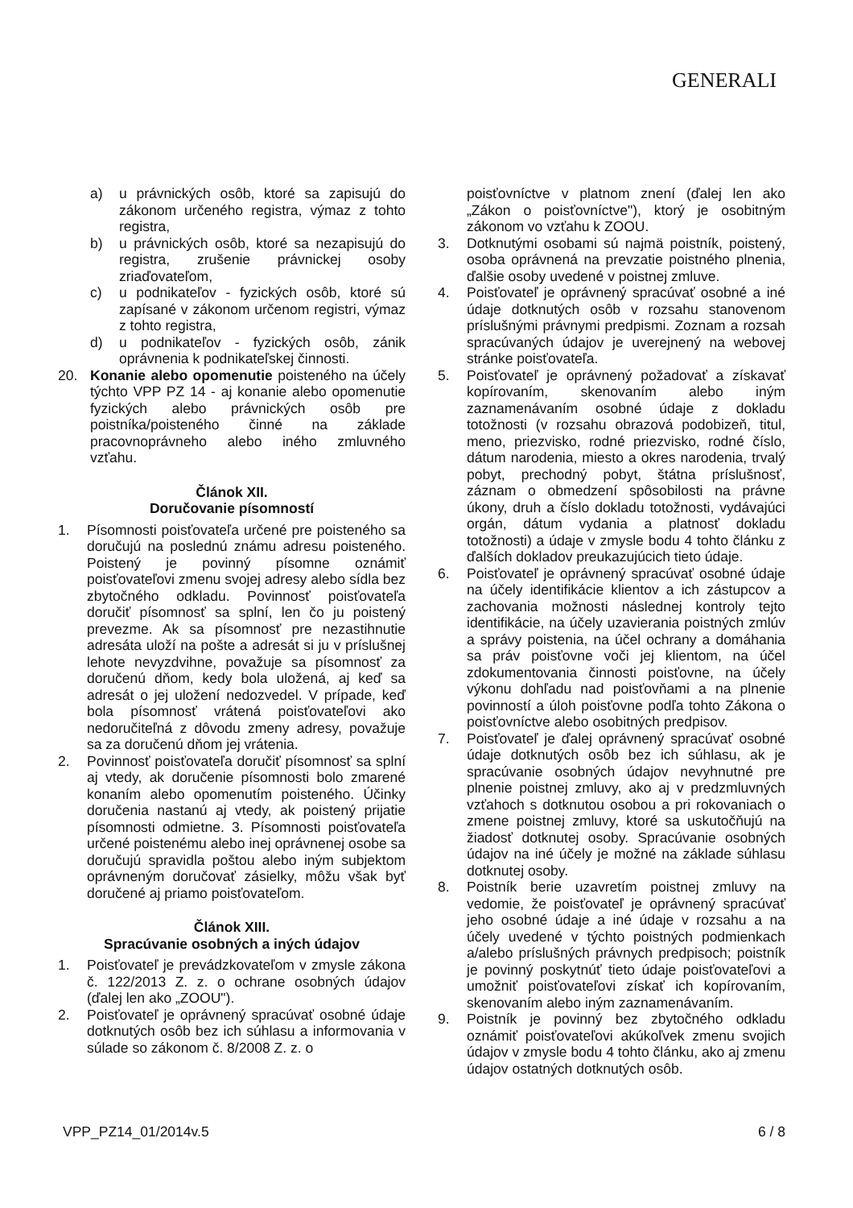GENERALI
a) u právnických osôb, ktoré sa zapisujú do zákonom určeného registra, výmaz z tohto registra,
b) u právnických osôb, ktoré sa nezapisujú do registra, zrušenie právnickej osoby zriaďovateľom,
c) u podnikateľov - fyzických osôb, ktoré sú zapísané v zákonom určenom registri, výmaz z tohto registra,
d) u podnikateľov - fyzických osôb, zánik oprávnenia k podnikateľskej činnosti.
20. Konanie alebo opomenutie poisteného na účely týchto VPP PZ 14 - aj konanie alebo opomenutie fyzických alebo právnických osôb pre poistníka/poisteného činné na základe pracovnoprávneho alebo iného zmluvného vzťahu.
Článok XII.
Doručovanie písomností
1. Písomnosti poisťovateľa určené pre poisteného sa doručujú na poslednú známu adresu poisteného. Poistený je povinný písomne oznámiť poisťovateľovi zmenu svojej adresy alebo sídla bez zbytočného odkladu. Povinnosť poisťovateľa doručiť písomnosť sa splní, len čo ju poistený prevezme. Ak sa písomnosť pre nezastihnutie adresáta uloží na pošte a adresát si ju v príslušnej lehote nevyzdvihne, považuje sa písomnosť za doručenú dňom, kedy bola uložená, aj keď sa adresát o jej uložení nedozvedel. V prípade, keď bola písomnosť vrátená poisťovateľovi ako nedoručiteľná z dôvodu zmeny adresy, považuje sa za doručenú dňom jej vrátenia.
2. Povinnosť poisťovateľa doručiť písomnosť sa splní aj vtedy, ak doručenie písomnosti bolo zmarené konaním alebo opomenutím poisteného. Účinky doručenia nastanú aj vtedy, ak poistený prijatie písomnosti odmietne. 3. Písomnosti poisťovateľa určené poistenému alebo inej oprávnenej osobe sa doručujú spravidla poštou alebo iným subjektom oprávneným doručovať zásielky, môžu však byť doručené aj priamo poisťovateľom.
Článok XIII.
Spracúvanie osobných a iných údajov
1. Poisťovateľ je prevádzkovateľom v zmysle zákona č. 122/2013 Z. z. o ochrane osobných údajov (ďalej len ako „ZOOU").
2. Poisťovateľ je oprávnený spracúvať osobné údaje dotknutých osôb bez ich súhlasu a informovania v súlade so zákonom č. 8/2008 Z. z. o
poisťovníctve v platnom znení (ďalej len ako „Zákon o poisťovníctve"), ktorý je osobitným zákonom vo vzťahu k ZOOU.
3. Dotknutými osobami sú najmä poistník, poistený, osoba oprávnená na prevzatie poistného plnenia, ďalšie osoby uvedené v poistnej zmluve.
4. Poisťovateľ je oprávnený spracúvať osobné a iné údaje dotknutých osôb v rozsahu stanovenom príslušnými právnymi predpismi. Zoznam a rozsah spracúvaných údajov je uverejnený na webovej stránke poisťovateľa.
5. Poisťovateľ je oprávnený požadovať a získavať kopírovaním, skenovaním alebo iným zaznamenávaním osobné údaje z dokladu totožnosti (v rozsahu obrazová podobizeň, titul, meno, priezvisko, rodné priezvisko, rodné číslo, dátum narodenia, miesto a okres narodenia, trvalý pobyt, prechodný pobyt, štátna príslušnosť, záznam o obmedzení spôsobilosti na právne úkony, druh a číslo dokladu totožnosti, vydávajúci orgán, dátum vydania a platnosť dokladu totožnosti) a údaje v zmysle bodu 4 tohto článku z ďalších dokladov preukazujúcich tieto údaje.
6. Poisťovateľ je oprávnený spracúvať osobné údaje na účely identifikácie klientov a ich zástupcov a zachovania možnosti následnej kontroly tejto identifikácie, na účely uzavierania poistných zmlúv a správy poistenia, na účel ochrany a domáhania sa práv poisťovne voči jej klientom, na účel zdokumentovania činnosti poisťovne, na účely výkonu dohľadu nad poisťovňami a na plnenie povinností a úloh poisťovne podľa tohto Zákona o poisťovníctve alebo osobitných predpisov.
7. Poisťovateľ je ďalej oprávnený spracúvať osobné údaje dotknutých osôb bez ich súhlasu, ak je spracúvanie osobných údajov nevyhnutné pre plnenie poistnej zmluvy, ako aj v predzmluvných vzťahoch s dotknutou osobou a pri rokovaniach o zmene poistnej zmluvy, ktoré sa uskutočňujú na žiadosť dotknutej osoby. Spracúvanie osobných údajov na iné účely je možné na základe súhlasu dotknutej osoby.
8. Poistník berie uzavretím poistnej zmluvy na vedomie, že poisťovateľ je oprávnený spracúvať jeho osobné údaje a iné údaje v rozsahu a na účely uvedené v týchto poistných podmienkach a/alebo príslušných právnych predpisoch; poistník je povinný poskytnúť tieto údaje poisťovateľovi a umožniť poisťovateľovi získať ich kopírovaním, skenovaním alebo iným zaznamenávaním.
9. Poistník je povinný bez zbytočného odkladu oznámiť poisťovateľovi akúkoľvek zmenu svojich údajov v zmysle bodu 4 tohto článku, ako aj zmenu údajov ostatných dotknutých osôb.
VPP_PZ14_01/2014v.5 6 / 8